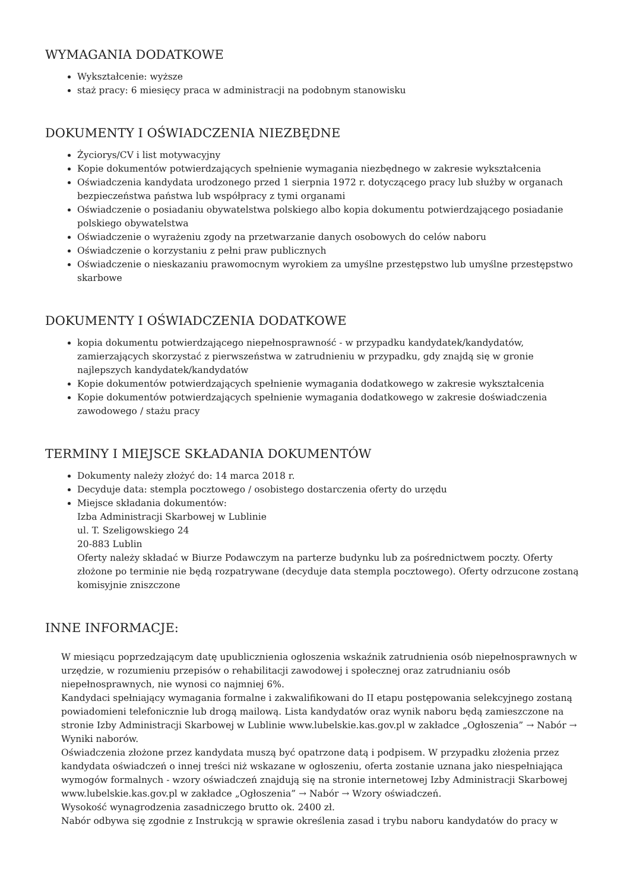WYMAGANIA DODATKOWE
Wykształcenie: wyższe
staż pracy: 6 miesięcy praca w administracji na podobnym stanowisku
DOKUMENTY I OŚWIADCZENIA NIEZBĘDNE
Życiorys/CV i list motywacyjny
Kopie dokumentów potwierdzających spełnienie wymagania niezbędnego w zakresie wykształcenia
Oświadczenia kandydata urodzonego przed 1 sierpnia 1972 r. dotyczącego pracy lub służby w organach bezpieczeństwa państwa lub współpracy z tymi organami
Oświadczenie o posiadaniu obywatelstwa polskiego albo kopia dokumentu potwierdzającego posiadanie polskiego obywatelstwa
Oświadczenie o wyrażeniu zgody na przetwarzanie danych osobowych do celów naboru
Oświadczenie o korzystaniu z pełni praw publicznych
Oświadczenie o nieskazaniu prawomocnym wyrokiem za umyślne przestępstwo lub umyślne przestępstwo skarbowe
DOKUMENTY I OŚWIADCZENIA DODATKOWE
kopia dokumentu potwierdzającego niepełnosprawność - w przypadku kandydatek/kandydatów, zamierzających skorzystać z pierwszeństwa w zatrudnieniu w przypadku, gdy znajdą się w gronie najlepszych kandydatek/kandydatów
Kopie dokumentów potwierdzających spełnienie wymagania dodatkowego w zakresie wykształcenia
Kopie dokumentów potwierdzających spełnienie wymagania dodatkowego w zakresie doświadczenia zawodowego / stażu pracy
TERMINY I MIEJSCE SKŁADANIA DOKUMENTÓW
Dokumenty należy złożyć do: 14 marca 2018 r.
Decyduje data: stempla pocztowego / osobistego dostarczenia oferty do urzędu
Miejsce składania dokumentów:
Izba Administracji Skarbowej w Lublinie
ul. T. Szeligowskiego 24
20-883 Lublin
Oferty należy składać w Biurze Podawczym na parterze budynku lub za pośrednictwem poczty. Oferty złożone po terminie nie będą rozpatrywane (decyduje data stempla pocztowego). Oferty odrzucone zostaną komisyjnie zniszczone
INNE INFORMACJE:
W miesiącu poprzedzającym datę upublicznienia ogłoszenia wskaźnik zatrudnienia osób niepełnosprawnych w urzędzie, w rozumieniu przepisów o rehabilitacji zawodowej i społecznej oraz zatrudnianiu osób niepełnosprawnych, nie wynosi co najmniej 6%.
Kandydaci spełniający wymagania formalne i zakwalifikowani do II etapu postępowania selekcyjnego zostaną powiadomieni telefonicznie lub drogą mailową. Lista kandydatów oraz wynik naboru będą zamieszczone na stronie Izby Administracji Skarbowej w Lublinie www.lubelskie.kas.gov.pl w zakładce „Ogłoszenia” → Nabór → Wyniki naborów.
Oświadczenia złożone przez kandydata muszą być opatrzone datą i podpisem. W przypadku złożenia przez kandydata oświadczeń o innej treści niż wskazane w ogłoszeniu, oferta zostanie uznana jako niespełniająca wymogów formalnych - wzory oświadczeń znajdują się na stronie internetowej Izby Administracji Skarbowej www.lubelskie.kas.gov.pl w zakładce „Ogłoszenia” → Nabór → Wzory oświadczeń.
Wysokość wynagrodzenia zasadniczego brutto ok. 2400 zł.
Nabór odbywa się zgodnie z Instrukcją w sprawie określenia zasad i trybu naboru kandydatów do pracy w